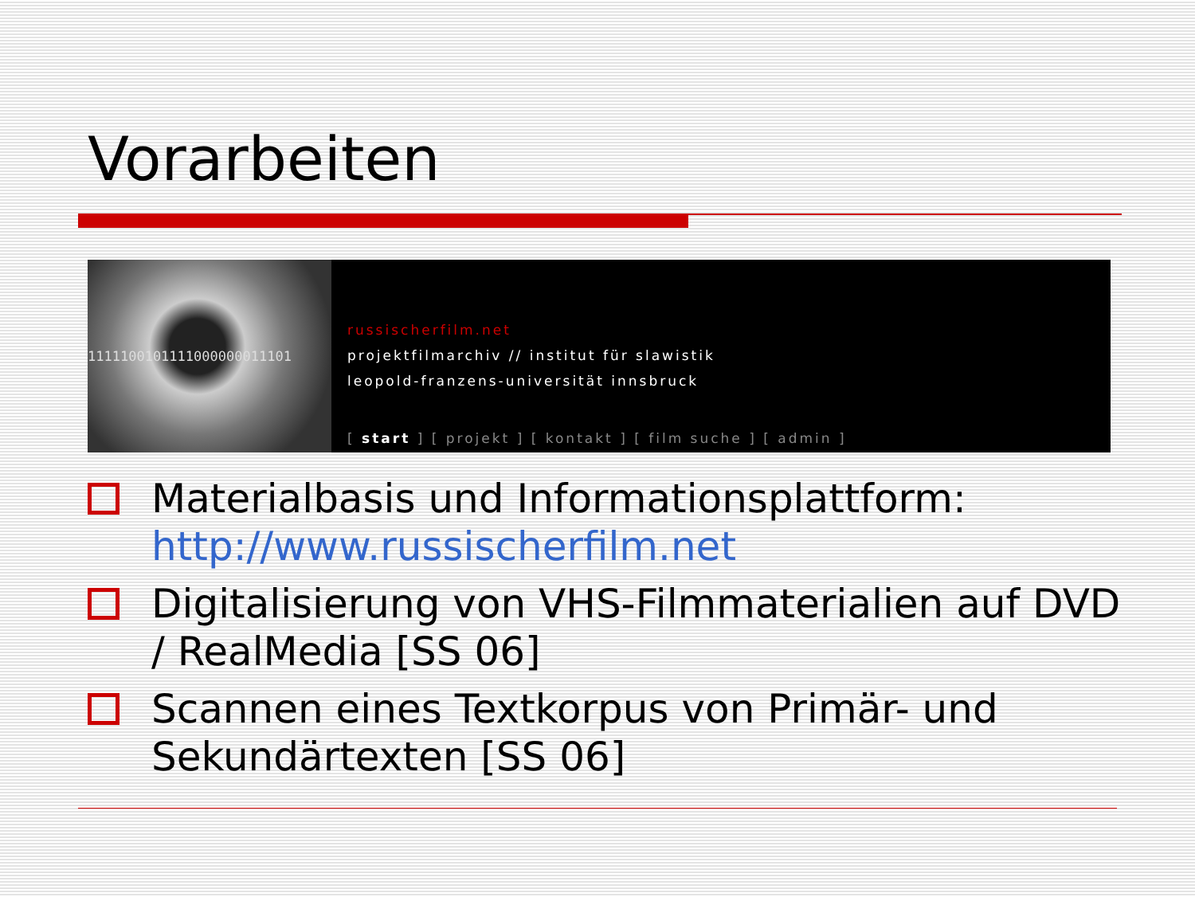Vorarbeiten
1111100101111000000011101
russischerfilm.net
projektfilmarchiv // institut für slawistik
leopold-franzens-universität innsbruck
[ start ] [ projekt ] [ kontakt ] [ film suche ] [ admin ]
Materialbasis und Informationsplattform: http://www.russischerfilm.net
Digitalisierung von VHS-Filmmaterialien auf DVD / RealMedia [SS 06]
Scannen eines Textkorpus von Primär- und Sekundärtexten [SS 06]